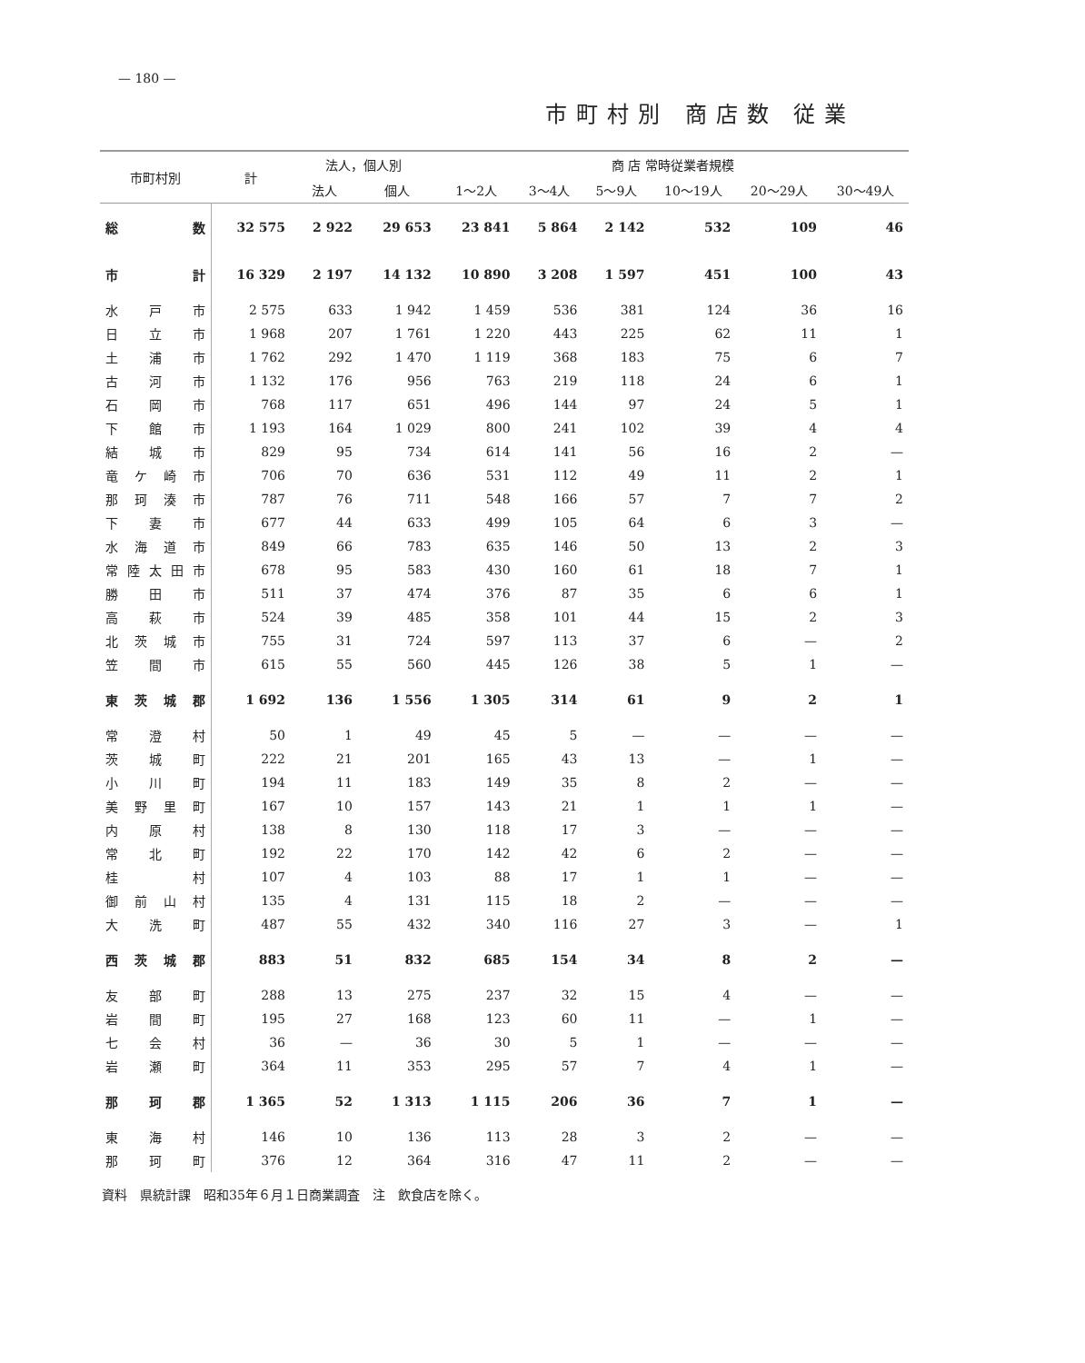— 180 —
市町村別 商店数 従業
| 市町村別 | 計 | 法人，個人別 | | 商 店 常時従業者規模 | | | | | |
| --- | --- | --- | --- | --- | --- | --- | --- | --- | --- |
| | | 法人 | 個人 | 1～2人 | 3～4人 | 5～9人 | 10～19人 | 20～29人 | 30～49人 |
| 総数 | 32 575 | 2 922 | 29 653 | 23 841 | 5 864 | 2 142 | 532 | 109 | 46 |
| 市計 | 16 329 | 2 197 | 14 132 | 10 890 | 3 208 | 1 597 | 451 | 100 | 43 |
| 水戸市 | 2 575 | 633 | 1 942 | 1 459 | 536 | 381 | 124 | 36 | 16 |
| 日立市 | 1 968 | 207 | 1 761 | 1 220 | 443 | 225 | 62 | 11 | 1 |
| 土浦市 | 1 762 | 292 | 1 470 | 1 119 | 368 | 183 | 75 | 6 | 7 |
| 古河市 | 1 132 | 176 | 956 | 763 | 219 | 118 | 24 | 6 | 1 |
| 石岡市 | 768 | 117 | 651 | 496 | 144 | 97 | 24 | 5 | 1 |
| 下館市 | 1 193 | 164 | 1 029 | 800 | 241 | 102 | 39 | 4 | 4 |
| 結城市 | 829 | 95 | 734 | 614 | 141 | 56 | 16 | 2 | — |
| 竜ケ崎市 | 706 | 70 | 636 | 531 | 112 | 49 | 11 | 2 | 1 |
| 那珂湊市 | 787 | 76 | 711 | 548 | 166 | 57 | 7 | 7 | 2 |
| 下妻市 | 677 | 44 | 633 | 499 | 105 | 64 | 6 | 3 | — |
| 水海道市 | 849 | 66 | 783 | 635 | 146 | 50 | 13 | 2 | 3 |
| 常陸太田市 | 678 | 95 | 583 | 430 | 160 | 61 | 18 | 7 | 1 |
| 勝田市 | 511 | 37 | 474 | 376 | 87 | 35 | 6 | 6 | 1 |
| 高萩市 | 524 | 39 | 485 | 358 | 101 | 44 | 15 | 2 | 3 |
| 北茨城市 | 755 | 31 | 724 | 597 | 113 | 37 | 6 | — | 2 |
| 笠間市 | 615 | 55 | 560 | 445 | 126 | 38 | 5 | 1 | — |
| 東茨城郡 | 1 692 | 136 | 1 556 | 1 305 | 314 | 61 | 9 | 2 | 1 |
| 常澄村 | 50 | 1 | 49 | 45 | 5 | — | — | — | — |
| 茨城町 | 222 | 21 | 201 | 165 | 43 | 13 | — | 1 | — |
| 小川町 | 194 | 11 | 183 | 149 | 35 | 8 | 2 | — | — |
| 美野里町 | 167 | 10 | 157 | 143 | 21 | 1 | 1 | 1 | — |
| 内原村 | 138 | 8 | 130 | 118 | 17 | 3 | — | — | — |
| 常北町 | 192 | 22 | 170 | 142 | 42 | 6 | 2 | — | — |
| 桂村 | 107 | 4 | 103 | 88 | 17 | 1 | 1 | — | — |
| 御前山村 | 135 | 4 | 131 | 115 | 18 | 2 | — | — | — |
| 大洗町 | 487 | 55 | 432 | 340 | 116 | 27 | 3 | — | 1 |
| 西茨城郡 | 883 | 51 | 832 | 685 | 154 | 34 | 8 | 2 | — |
| 友部町 | 288 | 13 | 275 | 237 | 32 | 15 | 4 | — | — |
| 岩間町 | 195 | 27 | 168 | 123 | 60 | 11 | — | 1 | — |
| 七会村 | 36 | — | 36 | 30 | 5 | 1 | — | — | — |
| 岩瀬町 | 364 | 11 | 353 | 295 | 57 | 7 | 4 | 1 | — |
| 那珂郡 | 1 365 | 52 | 1 313 | 1 115 | 206 | 36 | 7 | 1 | — |
| 東海村 | 146 | 10 | 136 | 113 | 28 | 3 | 2 | — | — |
| 那珂町 | 376 | 12 | 364 | 316 | 47 | 11 | 2 | — | — |
資料　県統計課　昭和35年６月１日商業調査　注　飲食店を除く。